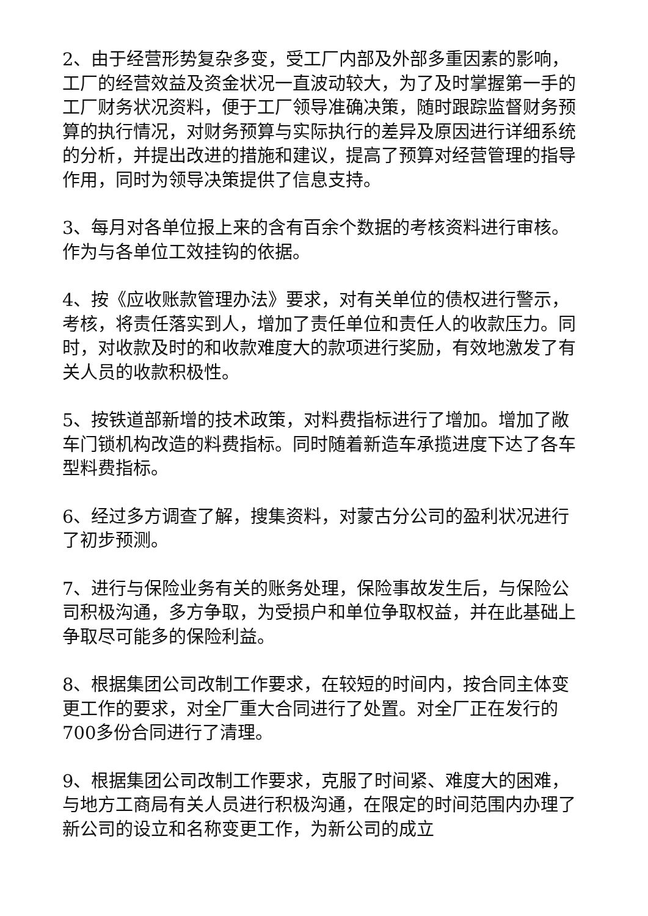2、由于经营形势复杂多变，受工厂内部及外部多重因素的影响，工厂的经营效益及资金状况一直波动较大，为了及时掌握第一手的工厂财务状况资料，便于工厂领导准确决策，随时跟踪监督财务预算的执行情况，对财务预算与实际执行的差异及原因进行详细系统的分析，并提出改进的措施和建议，提高了预算对经营管理的指导作用，同时为领导决策提供了信息支持。
3、每月对各单位报上来的含有百余个数据的考核资料进行审核。作为与各单位工效挂钩的依据。
4、按《应收账款管理办法》要求，对有关单位的债权进行警示，考核，将责任落实到人，增加了责任单位和责任人的收款压力。同时，对收款及时的和收款难度大的款项进行奖励，有效地激发了有关人员的收款积极性。
5、按铁道部新增的技术政策，对料费指标进行了增加。增加了敞车门锁机构改造的料费指标。同时随着新造车承揽进度下达了各车型料费指标。
6、经过多方调查了解，搜集资料，对蒙古分公司的盈利状况进行了初步预测。
7、进行与保险业务有关的账务处理，保险事故发生后，与保险公司积极沟通，多方争取，为受损户和单位争取权益，并在此基础上争取尽可能多的保险利益。
8、根据集团公司改制工作要求，在较短的时间内，按合同主体变更工作的要求，对全厂重大合同进行了处置。对全厂正在发行的700多份合同进行了清理。
9、根据集团公司改制工作要求，克服了时间紧、难度大的困难，与地方工商局有关人员进行积极沟通，在限定的时间范围内办理了新公司的设立和名称变更工作，为新公司的成立